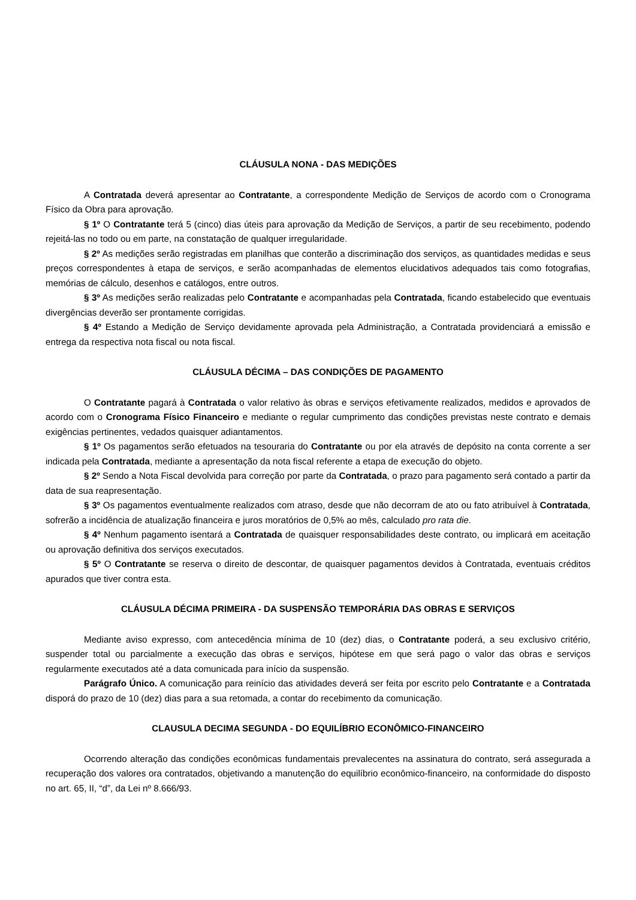CLÁUSULA NONA - DAS MEDIÇÕES
A Contratada deverá apresentar ao Contratante, a correspondente Medição de Serviços de acordo com o Cronograma Físico da Obra para aprovação.
§ 1º O Contratante terá 5 (cinco) dias úteis para aprovação da Medição de Serviços, a partir de seu recebimento, podendo rejeitá-las no todo ou em parte, na constatação de qualquer irregularidade.
§ 2º As medições serão registradas em planilhas que conterão a discriminação dos serviços, as quantidades medidas e seus preços correspondentes à etapa de serviços, e serão acompanhadas de elementos elucidativos adequados tais como fotografias, memórias de cálculo, desenhos e catálogos, entre outros.
§ 3º As medições serão realizadas pelo Contratante e acompanhadas pela Contratada, ficando estabelecido que eventuais divergências deverão ser prontamente corrigidas.
§ 4º Estando a Medição de Serviço devidamente aprovada pela Administração, a Contratada providenciará a emissão e entrega da respectiva nota fiscal ou nota fiscal.
CLÁUSULA DÉCIMA – DAS CONDIÇÕES DE PAGAMENTO
O Contratante pagará à Contratada o valor relativo às obras e serviços efetivamente realizados, medidos e aprovados de acordo com o Cronograma Físico Financeiro e mediante o regular cumprimento das condições previstas neste contrato e demais exigências pertinentes, vedados quaisquer adiantamentos.
§ 1º Os pagamentos serão efetuados na tesouraria do Contratante ou por ela através de depósito na conta corrente a ser indicada pela Contratada, mediante a apresentação da nota fiscal referente a etapa de execução do objeto.
§ 2º Sendo a Nota Fiscal devolvida para correção por parte da Contratada, o prazo para pagamento será contado a partir da data de sua reapresentação.
§ 3º Os pagamentos eventualmente realizados com atraso, desde que não decorram de ato ou fato atribuível à Contratada, sofrerão a incidência de atualização financeira e juros moratórios de 0,5% ao mês, calculado pro rata die.
§ 4º Nenhum pagamento isentará a Contratada de quaisquer responsabilidades deste contrato, ou implicará em aceitação ou aprovação definitiva dos serviços executados.
§ 5º O Contratante se reserva o direito de descontar, de quaisquer pagamentos devidos à Contratada, eventuais créditos apurados que tiver contra esta.
CLÁUSULA DÉCIMA PRIMEIRA - DA SUSPENSÃO TEMPORÁRIA DAS OBRAS E SERVIÇOS
Mediante aviso expresso, com antecedência mínima de 10 (dez) dias, o Contratante poderá, a seu exclusivo critério, suspender total ou parcialmente a execução das obras e serviços, hipótese em que será pago o valor das obras e serviços regularmente executados até a data comunicada para início da suspensão.
Parágrafo Único. A comunicação para reinício das atividades deverá ser feita por escrito pelo Contratante e a Contratada disporá do prazo de 10 (dez) dias para a sua retomada, a contar do recebimento da comunicação.
CLAUSULA DECIMA SEGUNDA - DO EQUILÍBRIO ECONÔMICO-FINANCEIRO
Ocorrendo alteração das condições econômicas fundamentais prevalecentes na assinatura do contrato, será assegurada a recuperação dos valores ora contratados, objetivando a manutenção do equilíbrio econômico-financeiro, na conformidade do disposto no art. 65, II, “d”, da Lei nº 8.666/93.